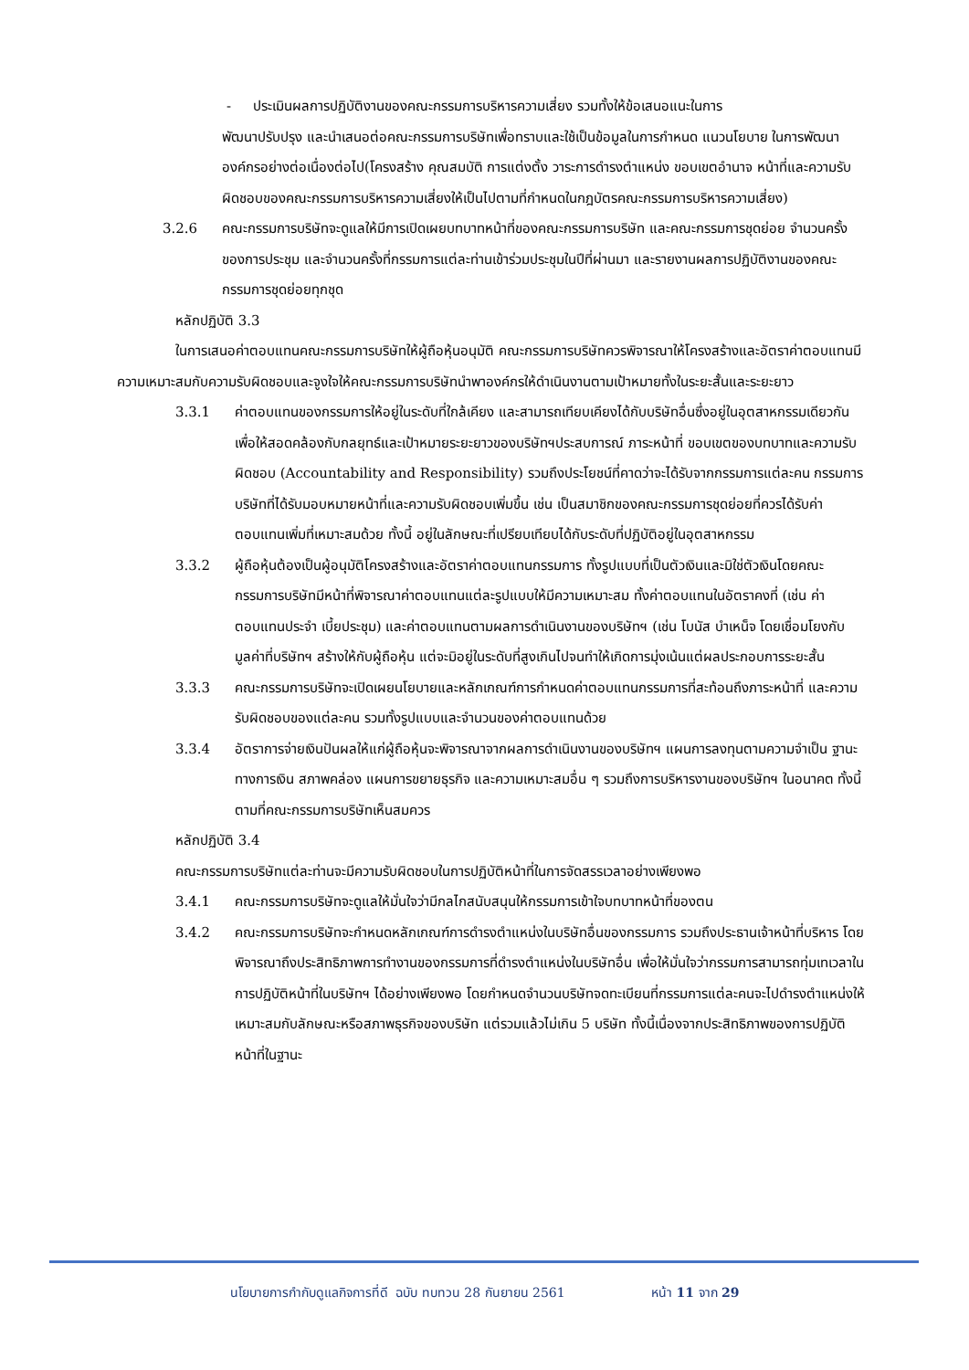- ประเมินผลการปฏิบัติงานของคณะกรรมการบริหารความเสี่ยง รวมทั้งให้ข้อเสนอแนะในการ
พัฒนาปรับปรุง และนำเสนอต่อคณะกรรมการบริษัทเพื่อทราบและใช้เป็นข้อมูลในการกำหนด แนวนโยบาย ในการพัฒนาองค์กรอย่างต่อเนื่องต่อไป(โครงสร้าง คุณสมบัติ การแต่งตั้ง วาระการดำรงตำแหน่ง ขอบเขตอำนาจ หน้าที่และความรับผิดชอบของคณะกรรมการบริหารความเสี่ยงให้เป็นไปตามที่กำหนดในกฎบัตรคณะกรรมการบริหารความเสี่ยง)
3.2.6 คณะกรรมการบริษัทจะดูแลให้มีการเปิดเผยบทบาทหน้าที่ของคณะกรรมการบริษัท และคณะกรรมการชุดย่อย จำนวนครั้งของการประชุม และจำนวนครั้งที่กรรมการแต่ละท่านเข้าร่วมประชุมในปีที่ผ่านมา และรายงานผลการปฏิบัติงานของคณะกรรมการชุดย่อยทุกชุด
หลักปฏิบัติ 3.3
ในการเสนอค่าตอบแทนคณะกรรมการบริษัทให้ผู้ถือหุ้นอนุมัติ คณะกรรมการบริษัทควรพิจารณาให้โครงสร้างและอัตราค่าตอบแทนมีความเหมาะสมกับความรับผิดชอบและจูงใจให้คณะกรรมการบริษัทนำพาองค์กรให้ดำเนินงานตามเป้าหมายทั้งในระยะสั้นและระยะยาว
3.3.1 ค่าตอบแทนของกรรมการให้อยู่ในระดับที่ใกล้เคียง และสามารถเทียบเคียงได้กับบริษัทอื่นซึ่งอยู่ในอุตสาหกรรมเดียวกัน เพื่อให้สอดคล้องกับกลยุทธ์และเป้าหมายระยะยาวของบริษัทฯประสบการณ์ ภาระหน้าที่ ขอบเขตของบทบาทและความรับผิดชอบ (Accountability and Responsibility) รวมถึงประโยชน์ที่คาดว่าจะได้รับจากกรรมการแต่ละคน กรรมการบริษัทที่ได้รับมอบหมายหน้าที่และความรับผิดชอบเพิ่มขึ้น เช่น เป็นสมาชิกของคณะกรรมการชุดย่อยที่ควรได้รับค่าตอบแทนเพิ่มที่เหมาะสมด้วย ทั้งนี้ อยู่ในลักษณะที่เปรียบเทียบได้กับระดับที่ปฏิบัติอยู่ในอุตสาหกรรม
3.3.2 ผู้ถือหุ้นต้องเป็นผู้อนุมัติโครงสร้างและอัตราค่าตอบแทนกรรมการ ทั้งรูปแบบที่เป็นตัวเงินและมิใช่ตัวเงินโดยคณะกรรมการบริษัทมีหน้าที่พิจารณาค่าตอบแทนแต่ละรูปแบบให้มีความเหมาะสม ทั้งค่าตอบแทนในอัตราคงที่ (เช่น ค่าตอบแทนประจำ เบี้ยประชุม) และค่าตอบแทนตามผลการดำเนินงานของบริษัทฯ (เช่น โบนัส บำเหน็จ โดยเชื่อมโยงกับมูลค่าที่บริษัทฯ สร้างให้กับผู้ถือหุ้น แต่จะมิอยู่ในระดับที่สูงเกินไปจนทำให้เกิดการมุ่งเน้นแต่ผลประกอบการระยะสั้น
3.3.3 คณะกรรมการบริษัทจะเปิดเผยนโยบายและหลักเกณฑ์การกำหนดค่าตอบแทนกรรมการที่สะท้อนถึงภาระหน้าที่ และความรับผิดชอบของแต่ละคน รวมทั้งรูปแบบและจำนวนของค่าตอบแทนด้วย
3.3.4 อัตราการจ่ายเงินปันผลให้แก่ผู้ถือหุ้นจะพิจารณาจากผลการดำเนินงานของบริษัทฯ แผนการลงทุนตามความจำเป็น ฐานะทางการเงิน สภาพคล่อง แผนการขยายธุรกิจ และความเหมาะสมอื่น ๆ รวมถึงการบริหารงานของบริษัทฯ ในอนาคต ทั้งนี้ ตามที่คณะกรรมการบริษัทเห็นสมควร
หลักปฏิบัติ 3.4
คณะกรรมการบริษัทแต่ละท่านจะมีความรับผิดชอบในการปฏิบัติหน้าที่ในการจัดสรรเวลาอย่างเพียงพอ
3.4.1 คณะกรรมการบริษัทจะดูแลให้มั่นใจว่ามีกลไกสนับสนุนให้กรรมการเข้าใจบทบาทหน้าที่ของตน
3.4.2 คณะกรรมการบริษัทจะกำหนดหลักเกณฑ์การดำรงตำแหน่งในบริษัทอื่นของกรรมการ รวมถึงประธานเจ้าหน้าที่บริหาร โดยพิจารณาถึงประสิทธิภาพการทำงานของกรรมการที่ดำรงตำแหน่งในบริษัทอื่น เพื่อให้มั่นใจว่ากรรมการสามารถทุ่มเทเวลาในการปฏิบัติหน้าที่ในบริษัทฯ ได้อย่างเพียงพอ โดยกำหนดจำนวนบริษัทจดทะเบียนที่กรรมการแต่ละคนจะไปดำรงตำแหน่งให้เหมาะสมกับลักษณะหรือสภาพธุรกิจของบริษัท แต่รวมแล้วไม่เกิน 5 บริษัท ทั้งนี้เนื่องจากประสิทธิภาพของการปฏิบัติหน้าที่ในฐานะ
นโยบายการกำกับดูแลกิจการที่ดี ฉบับ ทบทวน 28 กันยายน 2561 หน้า 11 จาก 29